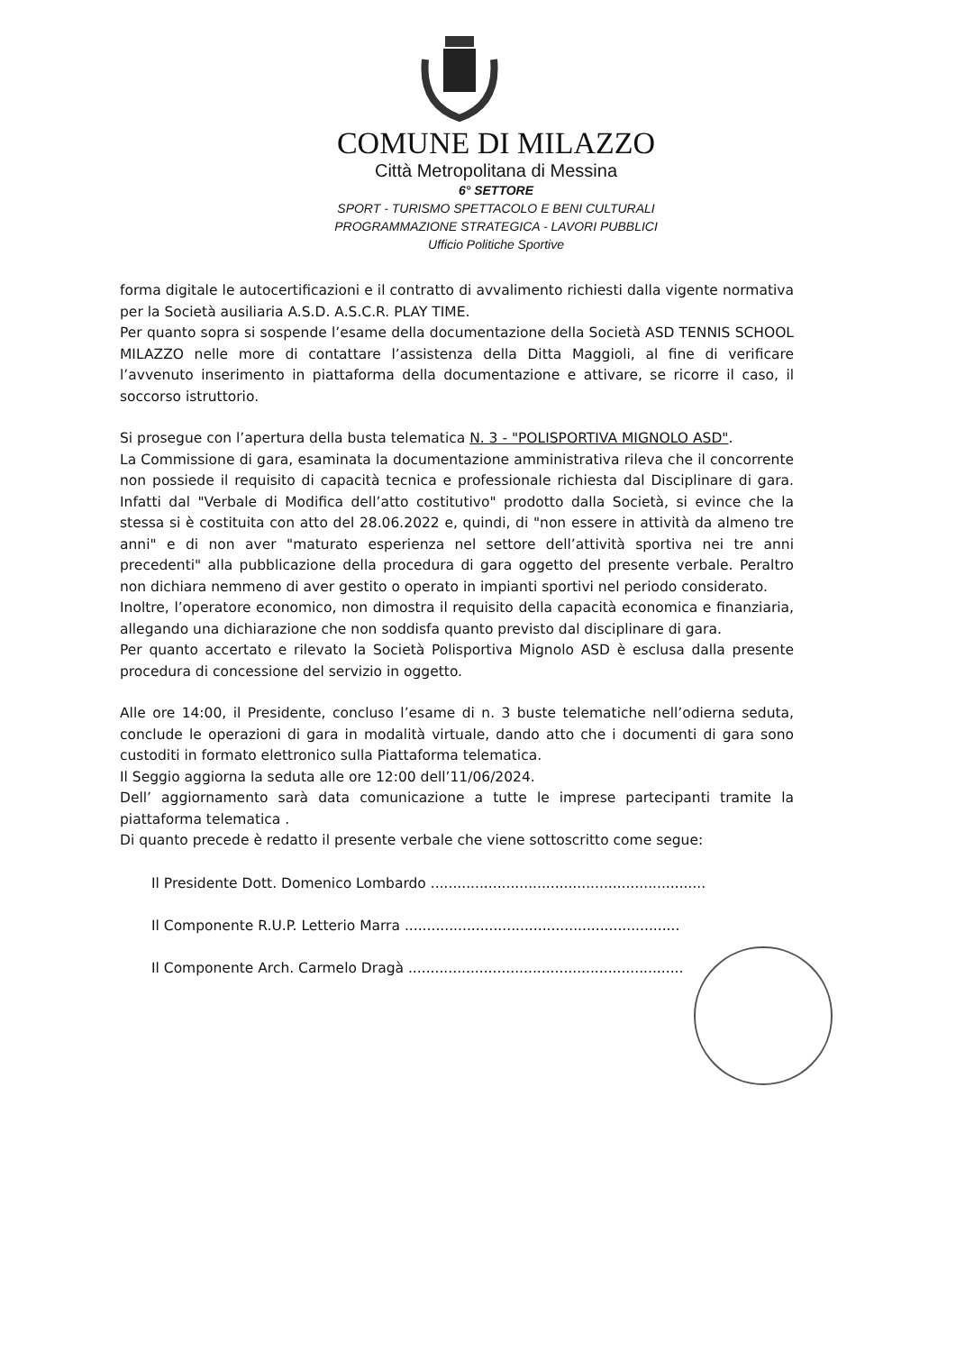COMUNE DI MILAZZO
Città Metropolitana di Messina
6° SETTORE
SPORT - TURISMO SPETTACOLO E BENI CULTURALI
PROGRAMMAZIONE STRATEGICA - LAVORI PUBBLICI
Ufficio Politiche Sportive
forma digitale le autocertificazioni e il contratto di avvalimento richiesti dalla vigente normativa per la Società ausiliaria A.S.D. A.S.C.R. PLAY TIME.
Per quanto sopra si sospende l’esame della documentazione della Società ASD TENNIS SCHOOL MILAZZO nelle more di contattare l’assistenza della Ditta Maggioli, al fine di verificare l’avvenuto inserimento in piattaforma della documentazione e attivare, se ricorre il caso, il soccorso istruttorio.
Si prosegue con l’apertura della busta telematica N. 3 - "POLISPORTIVA MIGNOLO ASD".
La Commissione di gara, esaminata la documentazione amministrativa rileva che il concorrente non possiede il requisito di capacità tecnica e professionale richiesta dal Disciplinare di gara. Infatti dal "Verbale di Modifica dell’atto costitutivo" prodotto dalla Società, si evince che la stessa si è costituita con atto del 28.06.2022 e, quindi, di "non essere in attività da almeno tre anni" e di non aver "maturato esperienza nel settore dell’attività sportiva nei tre anni precedenti" alla pubblicazione della procedura di gara oggetto del presente verbale. Peraltro non dichiara nemmeno di aver gestito o operato in impianti sportivi nel periodo considerato.
Inoltre, l’operatore economico, non dimostra il requisito della capacità economica e finanziaria, allegando una dichiarazione che non soddisfa quanto previsto dal disciplinare di gara.
Per quanto accertato e rilevato la Società Polisportiva Mignolo ASD è esclusa dalla presente procedura di concessione del servizio in oggetto.
Alle ore 14:00, il Presidente, concluso l’esame di n. 3 buste telematiche nell’odierna seduta, conclude le operazioni di gara in modalità virtuale, dando atto che i documenti di gara sono custoditi in formato elettronico sulla Piattaforma telematica.
Il Seggio aggiorna la seduta alle ore 12:00 dell’11/06/2024.
Dell’ aggiornamento sarà data comunicazione a tutte le imprese partecipanti tramite la piattaforma telematica .
Di quanto precede è redatto il presente verbale che viene sottoscritto come segue:
Il Presidente Dott. Domenico Lombardo ..............................................................
Il Componente R.U.P. Letterio Marra ..............................................................
Il Componente Arch. Carmelo Dragà ..............................................................